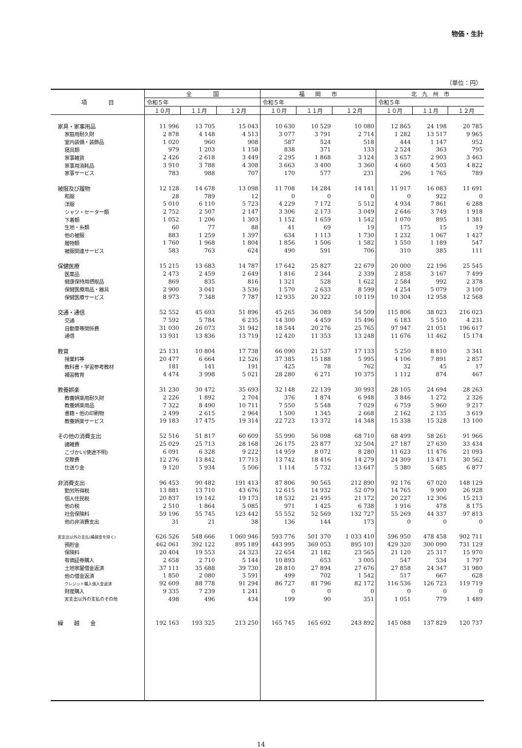物価・生計
（単位：円）
| 項 目 | 全 国 | | | 福 岡 市 | | | 北 九 州 市 | | |
| --- | --- | --- | --- | --- | --- | --- | --- | --- | --- |
| | 令和５年 | | | 令和５年 | | | 令和５年 | | |
| | １０月 | １１月 | １２月 | １０月 | １１月 | １２月 | １０月 | １１月 | １２月 |
| 家具・家事用品 | 11 996 | 13 705 | 15 043 | 10 630 | 10 529 | 10 080 | 12 865 | 24 198 | 20 785 |
| 家庭用耐久財 | 2 878 | 4 148 | 4 513 | 3 077 | 3 791 | 2 714 | 1 282 | 13 517 | 9 965 |
| 室内装備・装飾品 | 1 020 | 960 | 908 | 587 | 524 | 518 | 444 | 1 147 | 952 |
| 寝具類 | 979 | 1 203 | 1 158 | 838 | 371 | 133 | 2 524 | 363 | 795 |
| 家事雑貨 | 2 426 | 2 618 | 3 449 | 2 295 | 1 868 | 3 124 | 3 657 | 2 903 | 3 463 |
| 家事用消耗品 | 3 910 | 3 788 | 4 308 | 3 663 | 3 400 | 3 360 | 4 660 | 4 503 | 4 822 |
| 家事サービス | 783 | 988 | 707 | 170 | 577 | 231 | 296 | 1 765 | 789 |
| 被服及び履物 | 12 128 | 14 678 | 13 098 | 11 708 | 14 284 | 14 141 | 11 917 | 16 083 | 11 691 |
| 和服 | 28 | 789 | 12 | 0 | 0 | 0 | 0 | 922 | 0 |
| 洋服 | 5 010 | 6 110 | 5 723 | 4 229 | 7 172 | 5 512 | 4 934 | 7 861 | 6 288 |
| シャツ・セーター類 | 2 752 | 2 507 | 2 147 | 3 306 | 2 173 | 3 049 | 2 646 | 3 749 | 1 918 |
| 下着類 | 1 052 | 1 206 | 1 303 | 1 152 | 1 659 | 1 542 | 1 070 | 895 | 1 381 |
| 生地・糸類 | 60 | 77 | 88 | 41 | 69 | 19 | 175 | 15 | 19 |
| 他の被服 | 883 | 1 259 | 1 397 | 634 | 1 113 | 1 730 | 1 232 | 1 067 | 1 427 |
| 履物類 | 1 760 | 1 968 | 1 804 | 1 856 | 1 506 | 1 582 | 1 550 | 1 189 | 547 |
| 被服関連サービス | 583 | 763 | 624 | 490 | 591 | 706 | 310 | 385 | 111 |
| 保健医療 | 15 215 | 13 683 | 14 787 | 17 642 | 25 827 | 22 679 | 20 000 | 22 196 | 25 545 |
| 医薬品 | 2 473 | 2 459 | 2 649 | 1 816 | 2 344 | 2 339 | 2 858 | 3 167 | 7 499 |
| 健康保持用摂取品 | 869 | 835 | 816 | 1 321 | 528 | 1 622 | 2 584 | 992 | 2 378 |
| 保健医療用品・器具 | 2 900 | 3 041 | 3 536 | 1 570 | 2 633 | 8 599 | 4 254 | 5 079 | 3 100 |
| 保健医療サービス | 8 973 | 7 348 | 7 787 | 12 935 | 20 322 | 10 119 | 10 304 | 12 958 | 12 568 |
| 交通・通信 | 52 552 | 45 693 | 51 896 | 45 265 | 36 089 | 54 509 | 115 806 | 38 023 | 216 023 |
| 交通 | 7 592 | 5 784 | 6 235 | 14 300 | 4 459 | 15 496 | 6 183 | 5 510 | 4 231 |
| 自動車等関係費 | 31 030 | 26 073 | 31 942 | 18 544 | 20 276 | 25 765 | 97 947 | 21 051 | 196 617 |
| 通信 | 13 931 | 13 836 | 13 719 | 12 420 | 11 353 | 13 248 | 11 676 | 11 462 | 15 174 |
| 教育 | 25 131 | 10 804 | 17 738 | 66 090 | 21 537 | 17 133 | 5 250 | 8 810 | 3 341 |
| 授業料等 | 20 477 | 6 664 | 12 526 | 37 385 | 15 188 | 5 995 | 4 106 | 7 891 | 2 857 |
| 教科書・学習参考教材 | 181 | 141 | 191 | 425 | 78 | 762 | 32 | 45 | 17 |
| 補習教育 | 4 474 | 3 998 | 5 021 | 28 280 | 6 271 | 10 375 | 1 112 | 874 | 467 |
| 教養娯楽 | 31 230 | 30 472 | 35 693 | 32 148 | 22 139 | 30 993 | 28 105 | 24 694 | 28 263 |
| 教養娯楽用耐久財 | 2 226 | 1 892 | 2 704 | 376 | 1 874 | 6 948 | 3 846 | 1 272 | 2 326 |
| 教養娯楽用品 | 7 322 | 8 490 | 10 711 | 7 550 | 5 548 | 7 029 | 6 759 | 5 960 | 9 217 |
| 書籍・他の印刷物 | 2 499 | 2 615 | 2 964 | 1 500 | 1 345 | 2 668 | 2 162 | 2 135 | 3 619 |
| 教養娯楽サービス | 19 183 | 17 475 | 19 314 | 22 723 | 13 372 | 14 348 | 15 338 | 15 328 | 13 100 |
| その他の消費支出 | 52 516 | 51 817 | 60 609 | 55 990 | 56 098 | 68 710 | 68 499 | 58 261 | 91 966 |
| 諸雑費 | 25 029 | 25 713 | 28 168 | 26 175 | 23 877 | 32 504 | 27 187 | 27 630 | 33 434 |
| こづかい(使途不明) | 6 091 | 6 328 | 9 222 | 14 959 | 8 072 | 8 280 | 11 623 | 11 476 | 21 093 |
| 交際費 | 12 276 | 13 842 | 17 713 | 13 742 | 18 416 | 14 279 | 24 309 | 13 471 | 30 562 |
| 仕送り金 | 9 120 | 5 934 | 5 506 | 1 114 | 5 732 | 13 647 | 5 380 | 5 685 | 6 877 |
| 非消費支出 | 96 453 | 90 482 | 191 413 | 87 806 | 90 565 | 212 890 | 92 176 | 67 020 | 148 129 |
| 勤労所得税 | 13 881 | 13 710 | 43 676 | 12 615 | 14 932 | 52 079 | 14 765 | 9 900 | 26 928 |
| 個人住民税 | 20 837 | 19 142 | 19 173 | 18 532 | 21 495 | 21 172 | 20 227 | 12 306 | 15 213 |
| 他の税 | 2 510 | 1 864 | 5 085 | 971 | 1 425 | 6 738 | 1 916 | 478 | 8 175 |
| 社会保険料 | 59 196 | 55 745 | 123 442 | 55 552 | 52 569 | 132 727 | 55 269 | 44 337 | 97 813 |
| 他の非消費支出 | 31 | 21 | 38 | 136 | 144 | 173 | 0 | 0 | 0 |
| 実支出以外の支払(繰越金を除く) | 626 526 | 548 666 | 1 060 946 | 593 776 | 501 370 | 1 033 410 | 596 950 | 478 458 | 902 711 |
| 預貯金 | 462 061 | 392 122 | 895 189 | 443 995 | 369 053 | 895 101 | 429 320 | 300 090 | 731 129 |
| 保険料 | 20 404 | 19 553 | 24 323 | 22 654 | 21 182 | 23 565 | 21 120 | 25 317 | 15 970 |
| 有価証券購入 | 2 658 | 2 710 | 5 144 | 10 893 | 653 | 3 005 | 547 | 534 | 1 797 |
| 土地家屋借金返済 | 37 111 | 35 688 | 39 730 | 28 810 | 27 894 | 27 676 | 27 858 | 24 347 | 31 980 |
| 他の借金返済 | 1 850 | 2 080 | 3 591 | 499 | 702 | 1 542 | 517 | 667 | 628 |
| クレジット購入借入金返済 | 92 609 | 88 778 | 91 294 | 86 727 | 81 796 | 82 172 | 116 536 | 126 723 | 119 719 |
| 財産購入 | 9 335 | 7 239 | 1 241 | 0 | 0 | 0 | 0 | 0 | 0 |
| 実支出以外の支払のその他 | 498 | 496 | 434 | 199 | 90 | 351 | 1 051 | 779 | 1 489 |
| 繰 越 金 | 192 163 | 193 325 | 213 250 | 165 745 | 165 692 | 243 892 | 145 088 | 137 829 | 120 737 |
14